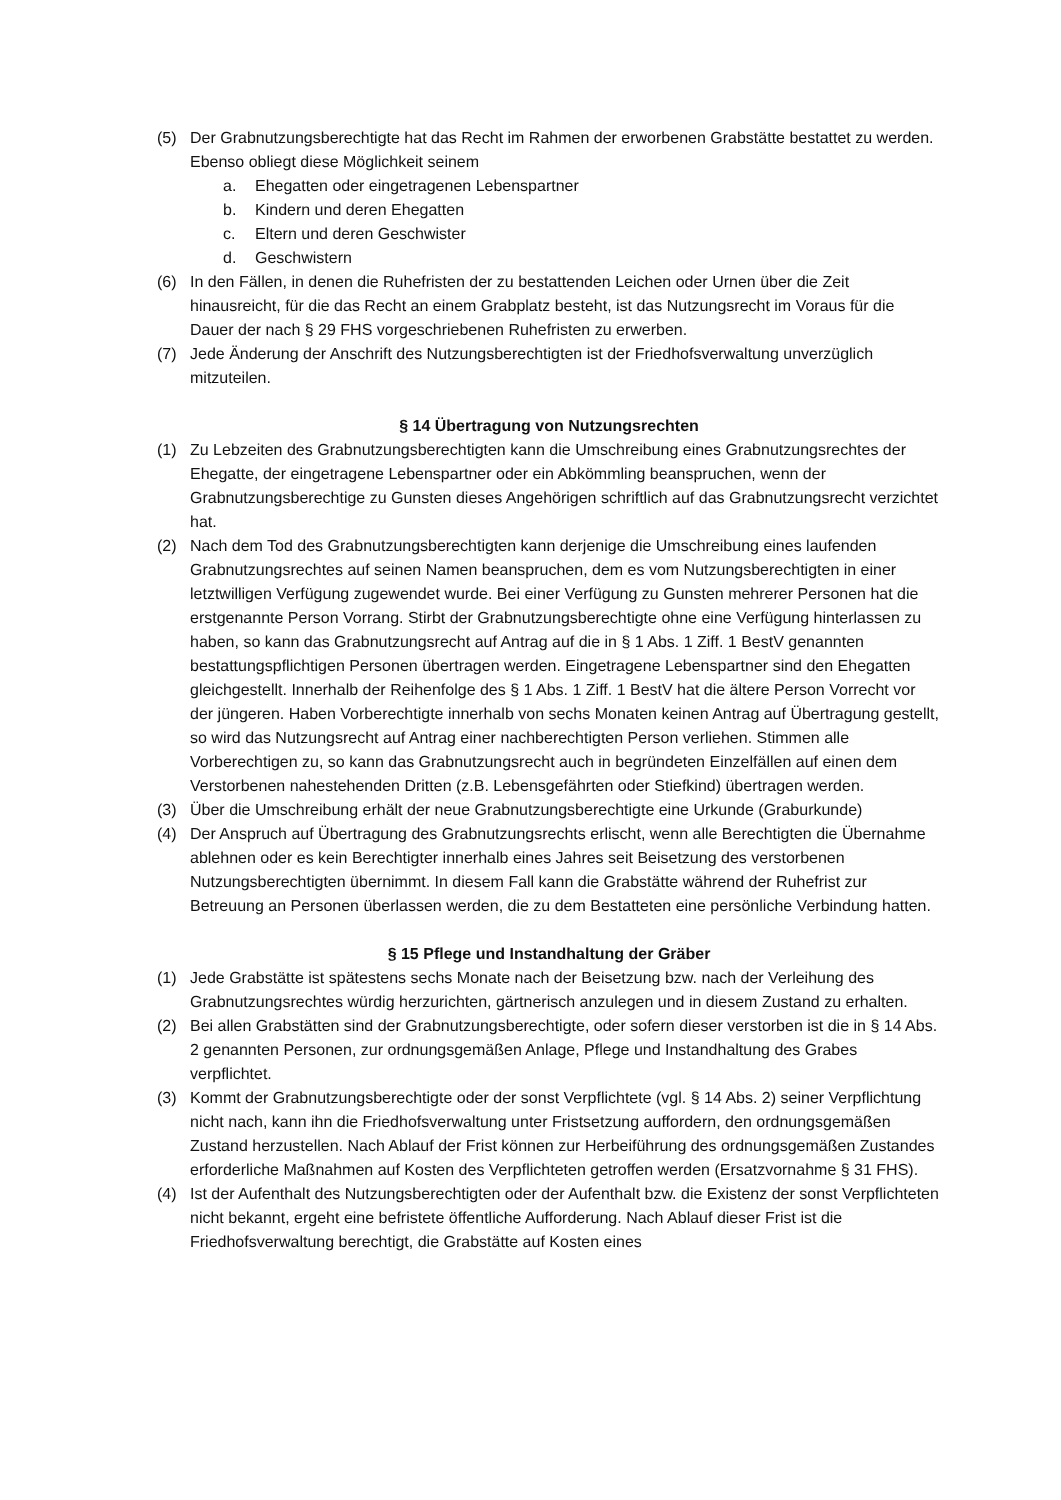(5) Der Grabnutzungsberechtigte hat das Recht im Rahmen der erworbenen Grabstätte bestattet zu werden. Ebenso obliegt diese Möglichkeit seinem
a. Ehegatten oder eingetragenen Lebenspartner
b. Kindern und deren Ehegatten
c. Eltern und deren Geschwister
d. Geschwistern
(6) In den Fällen, in denen die Ruhefristen der zu bestattenden Leichen oder Urnen über die Zeit hinausreicht, für die das Recht an einem Grabplatz besteht, ist das Nutzungsrecht im Voraus für die Dauer der nach § 29 FHS vorgeschriebenen Ruhefristen zu erwerben.
(7) Jede Änderung der Anschrift des Nutzungsberechtigten ist der Friedhofsverwaltung unverzüglich mitzuteilen.
§ 14 Übertragung von Nutzungsrechten
(1) Zu Lebzeiten des Grabnutzungsberechtigten kann die Umschreibung eines Grabnutzungsrechtes der Ehegatte, der eingetragene Lebenspartner oder ein Abkömmling beanspruchen, wenn der Grabnutzungsberechtige zu Gunsten dieses Angehörigen schriftlich auf das Grabnutzungsrecht verzichtet hat.
(2) Nach dem Tod des Grabnutzungsberechtigten kann derjenige die Umschreibung eines laufenden Grabnutzungsrechtes auf seinen Namen beanspruchen, dem es vom Nutzungsberechtigten in einer letztwilligen Verfügung zugewendet wurde. Bei einer Verfügung zu Gunsten mehrerer Personen hat die erstgenannte Person Vorrang. Stirbt der Grabnutzungsberechtigte ohne eine Verfügung hinterlassen zu haben, so kann das Grabnutzungsrecht auf Antrag auf die in § 1 Abs. 1 Ziff. 1 BestV genannten bestattungspflichtigen Personen übertragen werden. Eingetragene Lebenspartner sind den Ehegatten gleichgestellt. Innerhalb der Reihenfolge des § 1 Abs. 1 Ziff. 1 BestV hat die ältere Person Vorrecht vor der jüngeren. Haben Vorberechtigte innerhalb von sechs Monaten keinen Antrag auf Übertragung gestellt, so wird das Nutzungsrecht auf Antrag einer nachberechtigten Person verliehen. Stimmen alle Vorberechtigen zu, so kann das Grabnutzungsrecht auch in begründeten Einzelfällen auf einen dem Verstorbenen nahestehenden Dritten (z.B. Lebensgefährten oder Stiefkind) übertragen werden.
(3) Über die Umschreibung erhält der neue Grabnutzungsberechtigte eine Urkunde (Graburkunde)
(4) Der Anspruch auf Übertragung des Grabnutzungsrechts erlischt, wenn alle Berechtigten die Übernahme ablehnen oder es kein Berechtigter innerhalb eines Jahres seit Beisetzung des verstorbenen Nutzungsberechtigten übernimmt. In diesem Fall kann die Grabstätte während der Ruhefrist zur Betreuung an Personen überlassen werden, die zu dem Bestatteten eine persönliche Verbindung hatten.
§ 15 Pflege und Instandhaltung der Gräber
(1) Jede Grabstätte ist spätestens sechs Monate nach der Beisetzung bzw. nach der Verleihung des Grabnutzungsrechtes würdig herzurichten, gärtnerisch anzulegen und in diesem Zustand zu erhalten.
(2) Bei allen Grabstätten sind der Grabnutzungsberechtigte, oder sofern dieser verstorben ist die in § 14 Abs. 2 genannten Personen, zur ordnungsgemäßen Anlage, Pflege und Instandhaltung des Grabes verpflichtet.
(3) Kommt der Grabnutzungsberechtigte oder der sonst Verpflichtete (vgl. § 14 Abs. 2) seiner Verpflichtung nicht nach, kann ihn die Friedhofsverwaltung unter Fristsetzung auffordern, den ordnungsgemäßen Zustand herzustellen. Nach Ablauf der Frist können zur Herbeiführung des ordnungsgemäßen Zustandes erforderliche Maßnahmen auf Kosten des Verpflichteten getroffen werden (Ersatzvornahme § 31 FHS).
(4) Ist der Aufenthalt des Nutzungsberechtigten oder der Aufenthalt bzw. die Existenz der sonst Verpflichteten nicht bekannt, ergeht eine befristete öffentliche Aufforderung. Nach Ablauf dieser Frist ist die Friedhofsverwaltung berechtigt, die Grabstätte auf Kosten eines